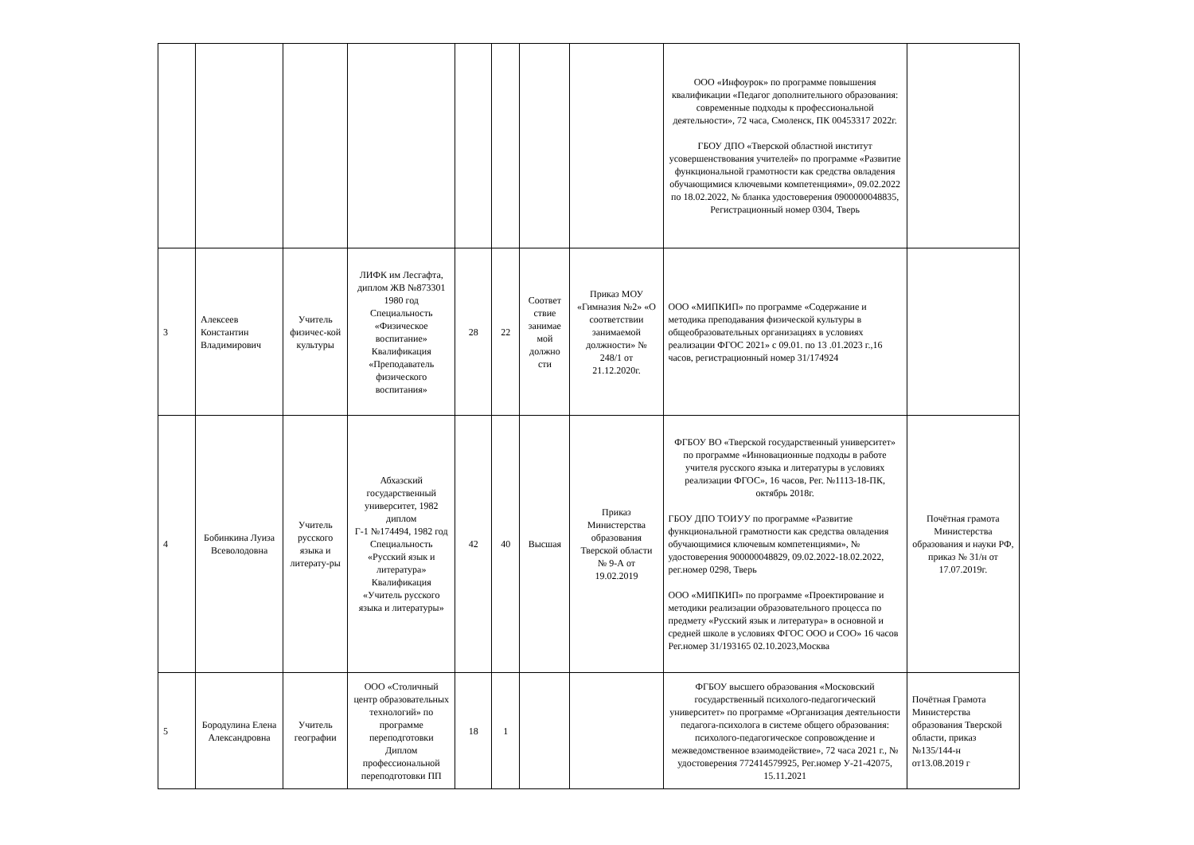| | | | | | | | | ООО «Инфоурок» по программе повышения квалификации «Педагог дополнительного образования: современные подходы к профессиональной деятельности», 72 часа, Смоленск, ПК 00453317 2022г. ГБОУ ДПО «Тверской областной институт усовершенствования учителей» по программе «Развитие функциональной грамотности как средства овладения обучающимися ключевыми компетенциями», 09.02.2022 по 18.02.2022, № бланка удостоверения 0900000048835, Регистрационный номер 0304, Тверь | |
| 3 | Алексеев Константин Владимирович | Учитель физичес-кой культуры | ЛИФК им Лесгафта, диплом ЖВ №873301 1980 год Специальность «Физическое воспитание» Квалификация «Преподаватель физического воспитания» | 28 | 22 | Соответ ствие занимае мой должно сти | Приказ МОУ «Гимназия №2» «О соответствии занимаемой должности» № 248/1 от 21.12.2020г. | ООО «МИПКИП» по программе «Содержание и методика преподавания физической культуры в общеобразовательных организациях в условиях реализации ФГОС 2021» с 09.01. по 13 .01.2023 г.,16 часов, регистрационный номер 31/174924 | |
| 4 | Бобинкина Луиза Всеволодовна | Учитель русского языка и литерату-ры | Абхазский государственный университет, 1982 диплом Г-1 №174494, 1982 год Специальность «Русский язык и литература» Квалификация «Учитель русского языка и литературы» | 42 | 40 | Высшая | Приказ Министерства образования Тверской области № 9-А от 19.02.2019 | ФГБОУ ВО «Тверской государственный университет» по программе «Инновационные подходы в работе учителя русского языка и литературы в условиях реализации ФГОС», 16 часов, Рег. №1113-18-ПК, октябрь 2018г. ГБОУ ДПО ТОИУУ по программе «Развитие функциональной грамотности как средства овладения обучающимися ключевым компетенциями», № удостоверения 900000048829, 09.02.2022-18.02.2022, рег.номер 0298, Тверь ООО «МИПКИП» по программе «Проектирование и методики реализации образовательного процесса по предмету «Русский язык и литература» в основной и средней школе в условиях ФГОС ООО и СОО» 16 часов Рег.номер 31/193165 02.10.2023,Москва | Почётная грамота Министерства образования и науки РФ, приказ № 31/н от 17.07.2019г. |
| 5 | Бородулина Елена Александровна | Учитель географии | ООО «Столичный центр образовательных технологий» по программе переподготовки Диплом профессиональной переподготовки ПП | 18 | 1 | | | ФГБОУ высшего образования «Московский государственный психолого-педагогический университет» по программе «Организация деятельности педагога-психолога в системе общего образования: психолого-педагогическое сопровождение и межведомственное взаимодействие», 72 часа 2021 г., № удостоверения 772414579925, Рег.номер У-21-42075, 15.11.2021 | Почётная Грамота Министерства образования Тверской области, приказ №135/144-н от13.08.2019 г |